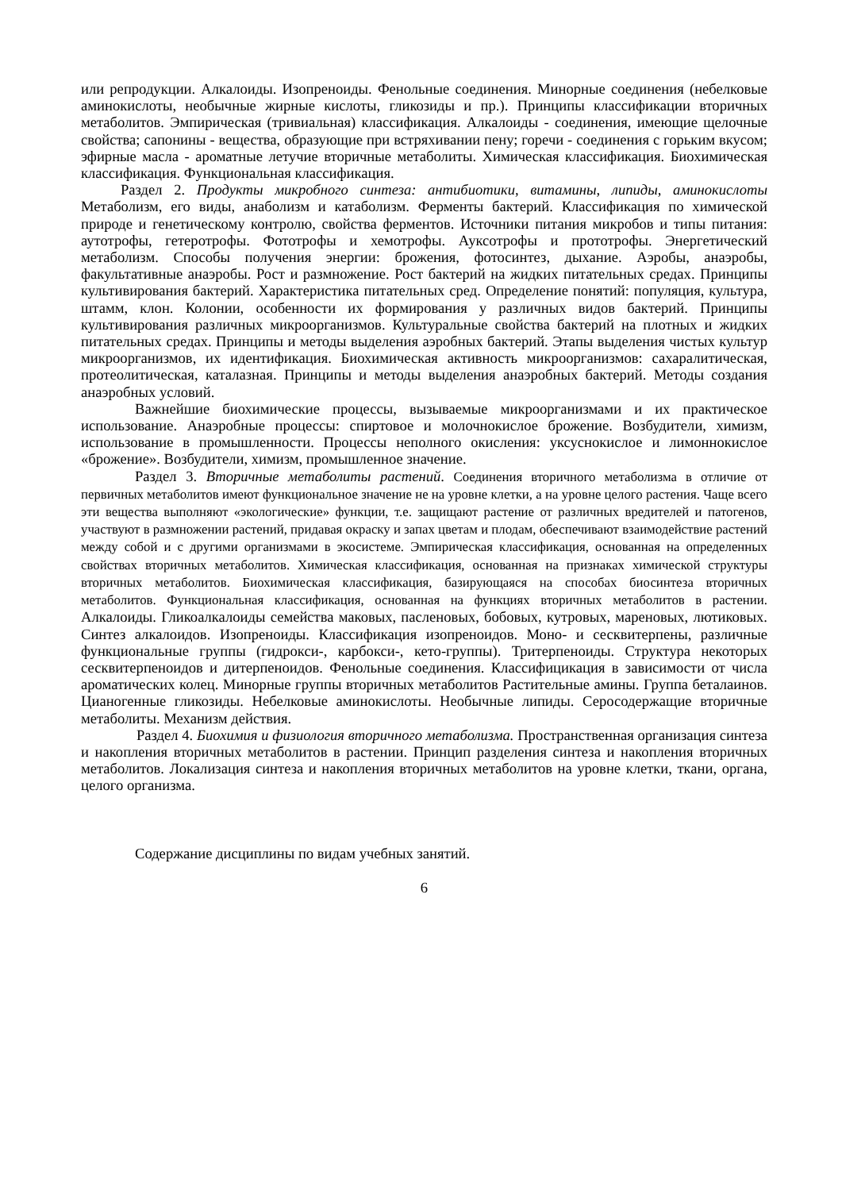или репродукции. Алкалоиды. Изопреноиды. Фенольные соединения. Минорные соединения (небелковые аминокислоты, необычные жирные кислоты, гликозиды и пр.). Принципы классификации вторичных метаболитов. Эмпирическая (тривиальная) классификация. Алкалоиды - соединения, имеющие щелочные свойства; сапонины - вещества, образующие при встряхивании пену; горечи - соединения с горьким вкусом; эфирные масла - ароматные летучие вторичные метаболиты. Химическая классификация. Биохимическая классификация. Функциональная классификация.
Раздел 2. Продукты микробного синтеза: антибиотики, витамины, липиды, аминокислоты Метаболизм, его виды, анаболизм и катаболизм. Ферменты бактерий. Классификация по химической природе и генетическому контролю, свойства ферментов. Источники питания микробов и типы питания: аутотрофы, гетеротрофы. Фототрофы и хемотрофы. Ауксотрофы и прототрофы. Энергетический метаболизм. Способы получения энергии: брожения, фотосинтез, дыхание. Аэробы, анаэробы, факультативные анаэробы. Рост и размножение. Рост бактерий на жидких питательных средах. Принципы культивирования бактерий. Характеристика питательных сред. Определение понятий: популяция, культура, штамм, клон. Колонии, особенности их формирования у различных видов бактерий. Принципы культивирования различных микроорганизмов. Культуральные свойства бактерий на плотных и жидких питательных средах. Принципы и методы выделения аэробных бактерий. Этапы выделения чистых культур микроорганизмов, их идентификация. Биохимическая активность микроорганизмов: сахаралитическая, протеолитическая, каталазная. Принципы и методы выделения анаэробных бактерий. Методы создания анаэробных условий.
Важнейшие биохимические процессы, вызываемые микроорганизмами и их практическое использование. Анаэробные процессы: спиртовое и молочнокислое брожение. Возбудители, химизм, использование в промышленности. Процессы неполного окисления: уксуснокислое и лимоннокислое «брожение». Возбудители, химизм, промышленное значение.
Раздел 3. Вторичные метаболиты растений. Соединения вторичного метаболизма в отличие от первичных метаболитов имеют функциональное значение не на уровне клетки, а на уровне целого растения. Чаще всего эти вещества выполняют «экологические» функции, т.е. защищают растение от различных вредителей и патогенов, участвуют в размножении растений, придавая окраску и запах цветам и плодам, обеспечивают взаимодействие растений между собой и с другими организмами в экосистеме. Эмпирическая классификация, основанная на определенных свойствах вторичных метаболитов. Химическая классификация, основанная на признаках химической структуры вторичных метаболитов. Биохимическая классификация, базирующаяся на способах биосинтеза вторичных метаболитов. Функциональная классификация, основанная на функциях вторичных метаболитов в растении. Алкалоиды. Гликоалкалоиды семейства маковых, пасленовых, бобовых, кутровых, мареновых, лютиковых. Синтез алкалоидов. Изопреноиды. Классификация изопреноидов. Моно- и сесквитерпены, различные функциональные группы (гидрокси-, карбокси-, кето-группы). Тритерпеноиды. Структура некоторых сесквитерпеноидов и дитерпеноидов. Фенольные соединения. Классифицикация в зависимости от числа ароматических колец. Минорные группы вторичных метаболитов Растительные амины. Группа беталаинов. Цианогенные гликозиды. Небелковые аминокислоты. Необычные липиды. Серосодержащие вторичные метаболиты. Механизм действия.
Раздел 4. Биохимия и физиология вторичного метаболизма. Пространственная организация синтеза и накопления вторичных метаболитов в растении. Принцип разделения синтеза и накопления вторичных метаболитов. Локализация синтеза и накопления вторичных метаболитов на уровне клетки, ткани, органа, целого организма.
Содержание дисциплины по видам учебных занятий.
6